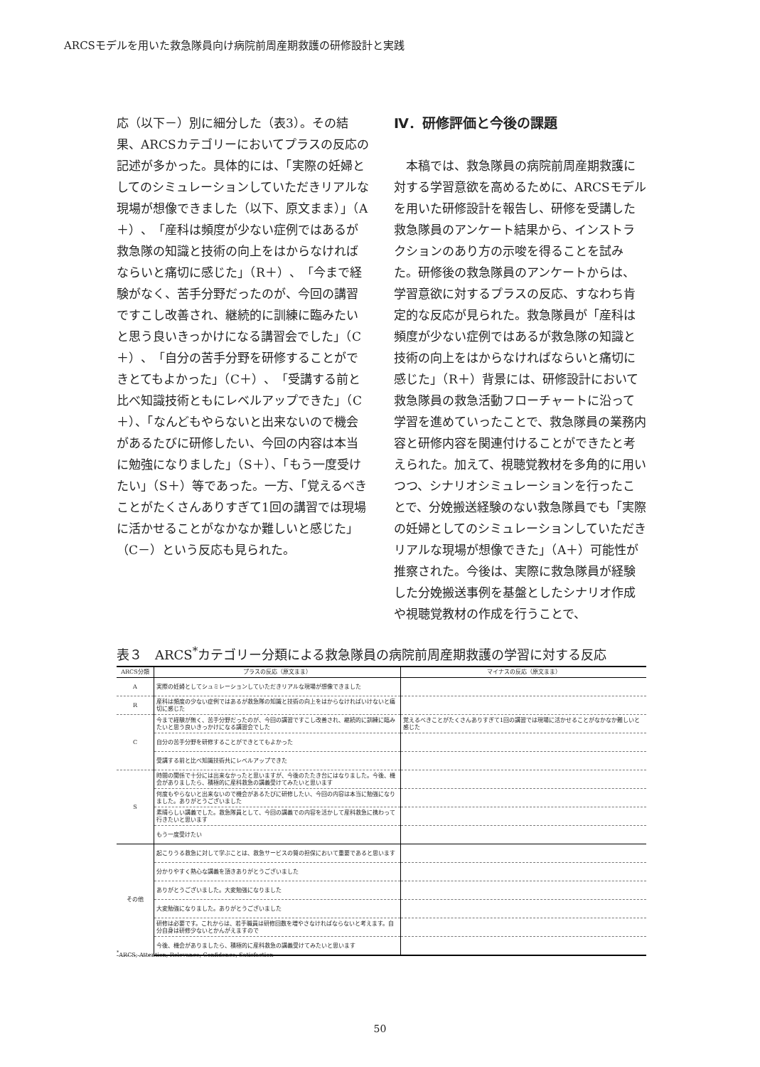ARCSモデルを用いた救急隊員向け病院前周産期救護の研修設計と実践
応（以下－）別に細分した（表3）。その結果、ARCSカテゴリーにおいてプラスの反応の記述が多かった。具体的には、「実際の妊婦としてのシミュレーションしていただきリアルな現場が想像できました（以下、原文まま）」（A＋）、「産科は頻度が少ない症例ではあるが救急隊の知識と技術の向上をはからなければならいと痛切に感じた」（R＋）、「今まで経験がなく、苦手分野だったのが、今回の講習ですこし改善され、継続的に訓練に臨みたいと思う良いきっかけになる講習会でした」（C＋）、「自分の苦手分野を研修することができとてもよかった」（C＋）、「受講する前と比べ知識技術ともにレベルアップできた」（C＋）、「なんどもやらないと出来ないので機会があるたびに研修したい、今回の内容は本当に勉強になりました」（S＋）、「もう一度受けたい」（S＋）等であった。一方、「覚えるべきことがたくさんありすぎて1回の講習では現場に活かせることがなかなか難しいと感じた」（C－）という反応も見られた。
Ⅳ．研修評価と今後の課題
　本稿では、救急隊員の病院前周産期救護に対する学習意欲を高めるために、ARCSモデルを用いた研修設計を報告し、研修を受講した救急隊員のアンケート結果から、インストラクションのあり方の示唆を得ることを試みた。研修後の救急隊員のアンケートからは、学習意欲に対するプラスの反応、すなわち肯定的な反応が見られた。救急隊員が「産科は頻度が少ない症例ではあるが救急隊の知識と技術の向上をはからなければならいと痛切に感じた」（R＋）背景には、研修設計において救急隊員の救急活動フローチャートに沿って学習を進めていったことで、救急隊員の業務内容と研修内容を関連付けることができたと考えられた。加えて、視聴覚教材を多角的に用いつつ、シナリオシミュレーションを行ったことで、分娩搬送経験のない救急隊員でも「実際の妊婦としてのシミュレーションしていただきリアルな現場が想像できた」（A＋）可能性が推察された。今後は、実際に救急隊員が経験した分娩搬送事例を基盤としたシナリオ作成や視聴覚教材の作成を行うことで、
表３　ARCS<sup>*</sup>カテゴリー分類による救急隊員の病院前周産期救護の学習に対する反応
| ARCS分類 | プラスの反応（原文まま） | マイナスの反応（原文まま） |
| --- | --- | --- |
| A | 実際の妊婦としてシュミレーションしていただきリアルな現場が想像できました | |
| R | 産科は頻度の少ない症例ではあるが救急隊の知識と技術の向上をはからなければいけないと痛切に感じた | |
| C | 今まで経験が無く、苦手分野だったのが、今回の講習ですこし改善され、継続的に訓練に臨みたいと思う良いきっかけになる講習会でした | 覚えるべきことがたくさんありすぎて1回の講習では現場に活かせることがなかなか難しいと感じた |
| | 自分の苦手分野を研修することができとてもよかった | |
| | 受講する前と比べ知識技術共にレベルアップできた | |
| S | 時間の関係で十分には出来なかったと思いますが、今後のたたき台にはなりました。今後、機会がありましたら、積極的に産科救急の講義受けてみたいと思います | |
| | 何度もやらないと出来ないので機会があるたびに研修したい、今回の内容は本当に勉強になりました。ありがとうございました | |
| | 素晴らしい講義でした。救急隊員として、今回の講義での内容を活かして産科救急に携わって行きたいと思います | |
| | もう一度受けたい | |
| その他 | 起こりうる救急に対して学ぶことは、救急サービスの質の担保において重要であると思います | |
| | 分かりやすく熱心な講義を頂きありがとうございました | |
| | ありがとうございました。大変勉強になりました | |
| | 大変勉強になりました。ありがとうございました | |
| | 研修は必要です。これからは、若手職員は研修回数を増やさなければならないと考えます。自分自身は研修少ないとかんがえますので | |
| | 今後、機会がありましたら、積極的に産科救急の講義受けてみたいと思います | |
<sup>*</sup> ARCS; Attention, Relevance, Confidence, Satisfaction
50